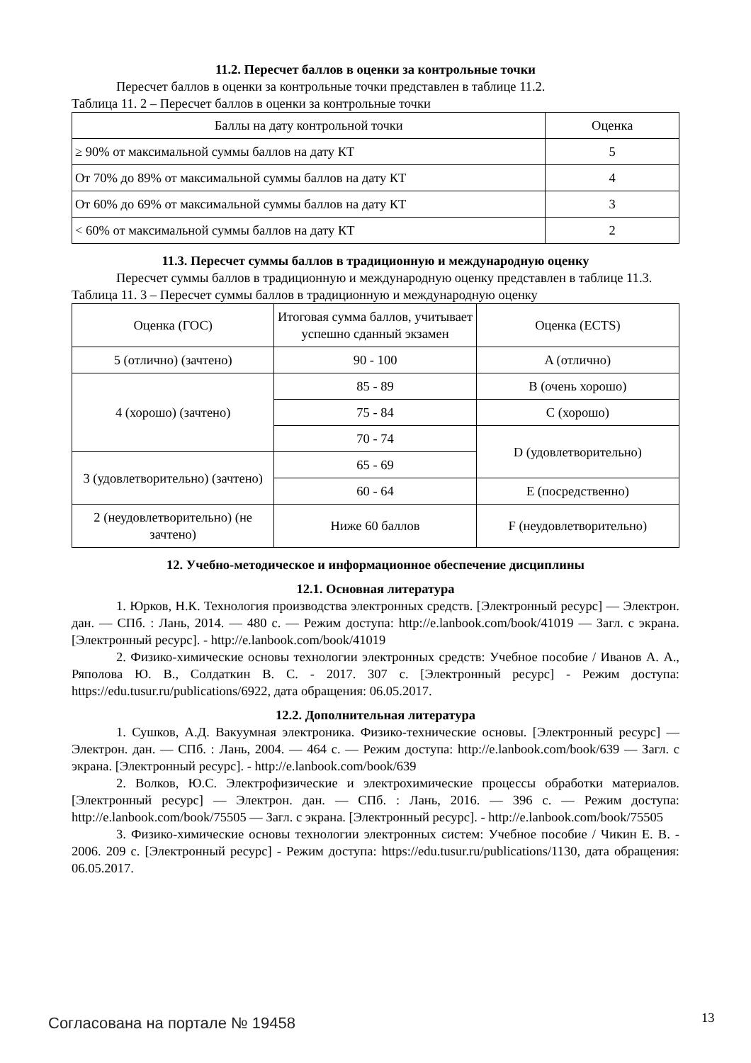11.2. Пересчет баллов в оценки за контрольные точки
Пересчет баллов в оценки за контрольные точки представлен в таблице 11.2.
Таблица 11. 2 – Пересчет баллов в оценки за контрольные точки
| Баллы на дату контрольной точки | Оценка |
| --- | --- |
| ≥ 90% от максимальной суммы баллов на дату КТ | 5 |
| От 70% до 89% от максимальной суммы баллов на дату КТ | 4 |
| От 60% до 69% от максимальной суммы баллов на дату КТ | 3 |
| < 60% от максимальной суммы баллов на дату КТ | 2 |
11.3. Пересчет суммы баллов в традиционную и международную оценку
Пересчет суммы баллов в традиционную и международную оценку представлен в таблице 11.3.
Таблица 11. 3 – Пересчет суммы баллов в традиционную и международную оценку
| Оценка (ГОС) | Итоговая сумма баллов, учитывает успешно сданный экзамен | Оценка (ECTS) |
| --- | --- | --- |
| 5 (отлично) (зачтено) | 90 - 100 | A (отлично) |
| 4 (хорошо) (зачтено) | 85 - 89 | B (очень хорошо) |
| | 75 - 84 | C (хорошо) |
| | 70 - 74 | D (удовлетворительно) |
| 3 (удовлетворительно) (зачтено) | 65 - 69 | |
| | 60 - 64 | E (посредственно) |
| 2 (неудовлетворительно) (не зачтено) | Ниже 60 баллов | F (неудовлетворительно) |
12. Учебно-методическое и информационное обеспечение дисциплины
12.1. Основная литература
1. Юрков, Н.К. Технология производства электронных средств. [Электронный ресурс] — Электрон. дан. — СПб. : Лань, 2014. — 480 с. — Режим доступа: http://e.lanbook.com/book/41019 — Загл. с экрана. [Электронный ресурс]. - http://e.lanbook.com/book/41019
2. Физико-химические основы технологии электронных средств: Учебное пособие / Иванов А. А., Ряполова Ю. В., Солдаткин В. С. - 2017. 307 с. [Электронный ресурс] - Режим доступа: https://edu.tusur.ru/publications/6922, дата обращения: 06.05.2017.
12.2. Дополнительная литература
1. Сушков, А.Д. Вакуумная электроника. Физико-технические основы. [Электронный ресурс] — Электрон. дан. — СПб. : Лань, 2004. — 464 с. — Режим доступа: http://e.lanbook.com/book/639 — Загл. с экрана. [Электронный ресурс]. - http://e.lanbook.com/book/639
2. Волков, Ю.С. Электрофизические и электрохимические процессы обработки материалов. [Электронный ресурс] — Электрон. дан. — СПб. : Лань, 2016. — 396 с. — Режим доступа: http://e.lanbook.com/book/75505 — Загл. с экрана. [Электронный ресурс]. - http://e.lanbook.com/book/75505
3. Физико-химические основы технологии электронных систем: Учебное пособие / Чикин Е. В. - 2006. 209 с. [Электронный ресурс] - Режим доступа: https://edu.tusur.ru/publications/1130, дата обращения: 06.05.2017.
Согласована на портале № 19458 13